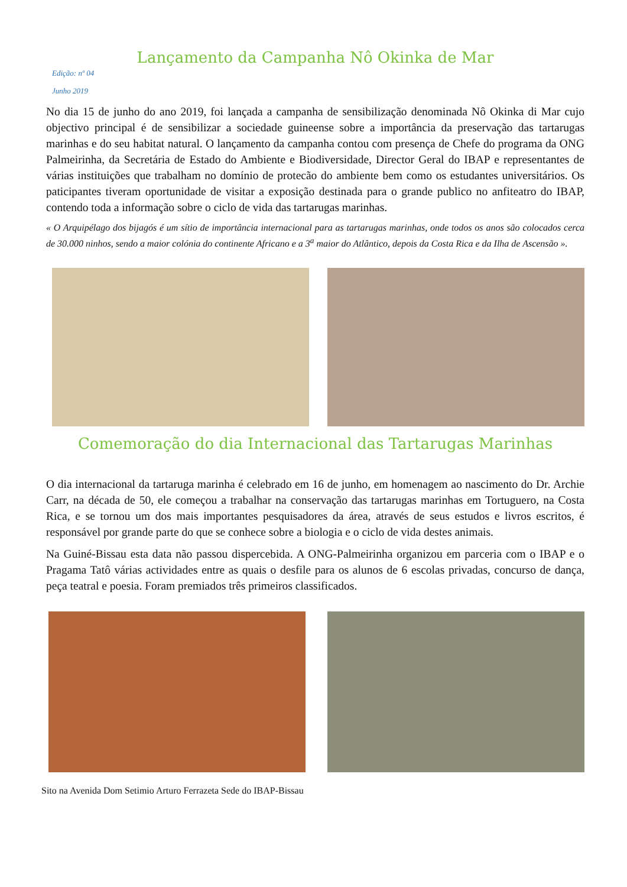Lançamento da Campanha Nô Okinka de Mar
Edição: nº 04
Junho 2019
No dia 15 de junho do ano 2019, foi lançada a campanha de sensibilização denominada Nô Okinka di Mar cujo objectivo principal é de sensibilizar a sociedade guineense sobre a importância da preservação das tartarugas marinhas e do seu habitat natural. O lançamento da campanha contou com presença de Chefe do programa da ONG Palmeirinha, da Secretária de Estado do Ambiente e Biodiversidade, Director Geral do IBAP e representantes de várias instituições que trabalham no domínio de protecão do ambiente bem como os estudantes universitários. Os paticipantes tiveram oportunidade de visitar a exposição destinada para o grande publico no anfiteatro do IBAP, contendo toda a informação sobre o ciclo de vida das tartarugas marinhas.
« O Arquipélago dos bijagós é um sítio de importância internacional para as tartarugas marinhas, onde todos os anos são colocados cerca de 30.000 ninhos, sendo a maior colónia do continente Africano e a 3<sup>a</sup> maior do Atlântico, depois da Costa Rica e da Ilha de Ascensão ».
Comemoração do dia Internacional das Tartarugas Marinhas
O dia internacional da tartaruga marinha é celebrado em 16 de junho, em homenagem ao nascimento do Dr. Archie Carr, na década de 50, ele começou a trabalhar na conservação das tartarugas marinhas em Tortuguero, na Costa Rica, e se tornou um dos mais importantes pesquisadores da área, através de seus estudos e livros escritos, é responsável por grande parte do que se conhece sobre a biologia e o ciclo de vida destes animais.
Na Guiné-Bissau esta data não passou dispercebida. A ONG-Palmeirinha organizou em parceria com o IBAP e o Pragama Tatô várias actividades entre as quais o desfile para os alunos de 6 escolas privadas, concurso de dança, peça teatral e poesia. Foram premiados três primeiros classificados.
Sito na Avenida Dom Setimio Arturo Ferrazeta Sede do IBAP-Bissau